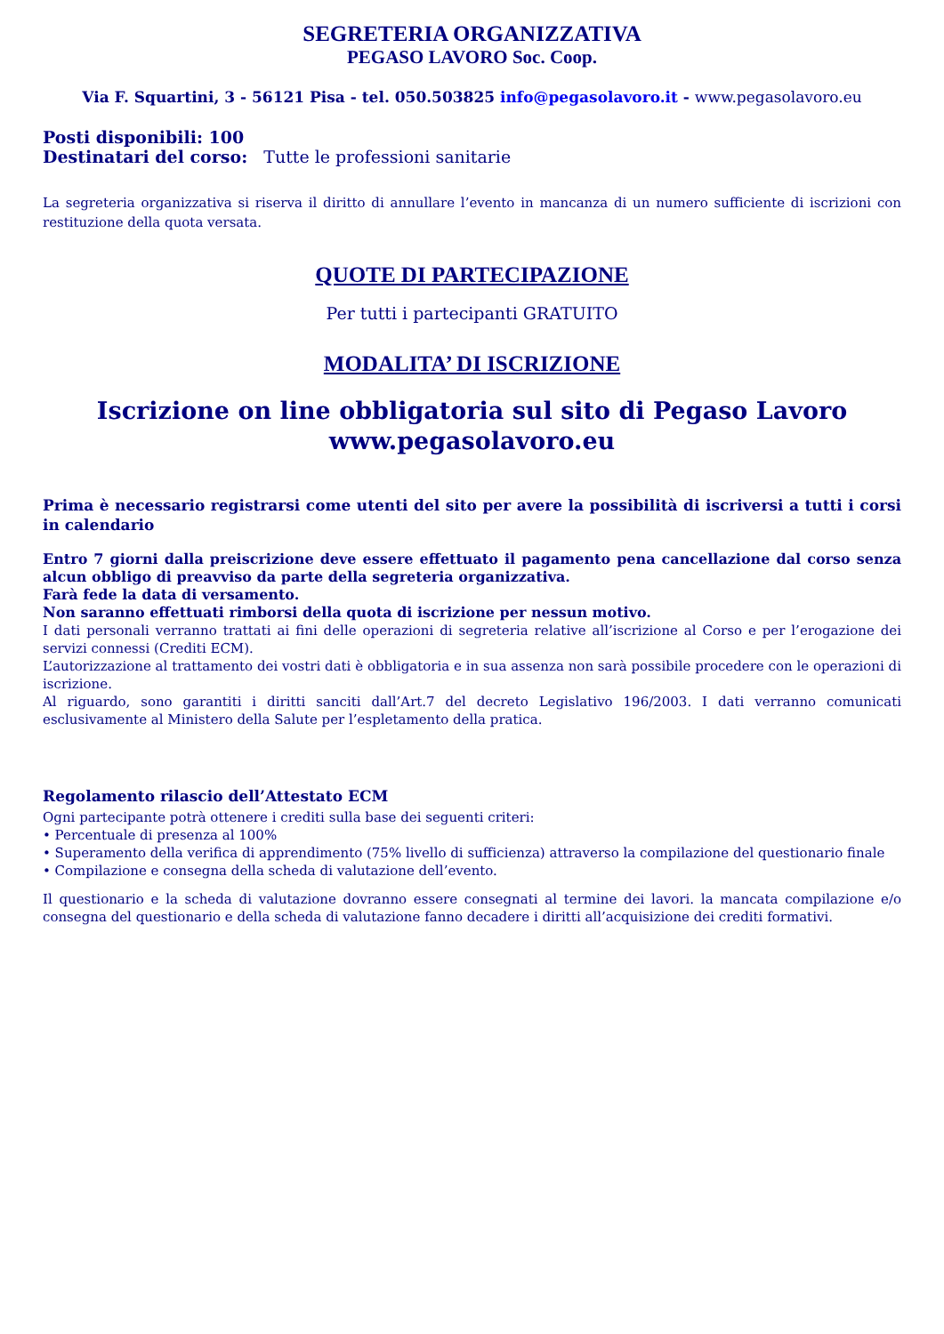SEGRETERIA ORGANIZZATIVA
PEGASO LAVORO Soc. Coop.
Via F. Squartini, 3 - 56121 Pisa - tel. 050.503825 info@pegasolavoro.it - www.pegasolavoro.eu
Posti disponibili: 100
Destinatari del corso: Tutte le professioni sanitarie
La segreteria organizzativa si riserva il diritto di annullare l’evento in mancanza di un numero sufficiente di iscrizioni con restituzione della quota versata.
QUOTE DI PARTECIPAZIONE
Per tutti i partecipanti GRATUITO
MODALITA’ DI ISCRIZIONE
Iscrizione on line obbligatoria sul sito di Pegaso Lavoro
www.pegasolavoro.eu
Prima è necessario registrarsi come utenti del sito per avere la possibilità di iscriversi a tutti i corsi in calendario
Entro 7 giorni dalla preiscrizione deve essere effettuato il pagamento pena cancellazione dal corso senza alcun obbligo di preavviso da parte della segreteria organizzativa.
Farà fede la data di versamento.
Non saranno effettuati rimborsi della quota di iscrizione per nessun motivo.
I dati personali verranno trattati ai fini delle operazioni di segreteria relative all’iscrizione al Corso e per l’erogazione dei servizi connessi (Crediti ECM).
L’autorizzazione al trattamento dei vostri dati è obbligatoria e in sua assenza non sarà possibile procedere con le operazioni di iscrizione.
Al riguardo, sono garantiti i diritti sanciti dall’Art.7 del decreto Legislativo 196/2003. I dati verranno comunicati esclusivamente al Ministero della Salute per l’espletamento della pratica.
Regolamento rilascio dell’Attestato ECM
Ogni partecipante potrà ottenere i crediti sulla base dei seguenti criteri:
• Percentuale di presenza al 100%
• Superamento della verifica di apprendimento (75% livello di sufficienza) attraverso la compilazione del questionario finale
• Compilazione e consegna della scheda di valutazione dell’evento.
Il questionario e la scheda di valutazione dovranno essere consegnati al termine dei lavori. la mancata compilazione e/o consegna del questionario e della scheda di valutazione fanno decadere i diritti all’acquisizione dei crediti formativi.